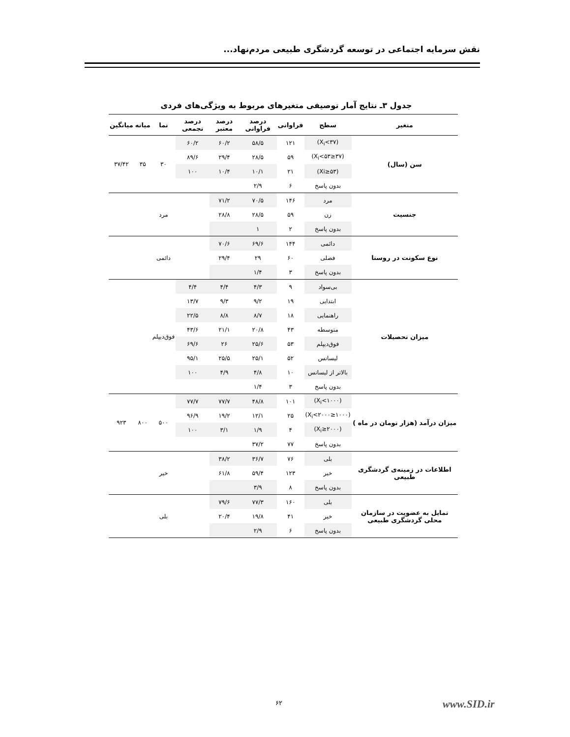نقش سرمایه اجتماعی در توسعه گردشگری طبیعی مردم‌نهاد...
جدول ۳ـ نتایج آمار توصیفی متغیرهای مربوط به ویژگی‌های فردی
| متغیر | سطح | فراوانی | درصد فراوانی | درصد معتبر | درصد تجمعی | نما | میانه | میانگین |
| --- | --- | --- | --- | --- | --- | --- | --- | --- |
| سن (سال) | (X<sub>i</sub><۳۷) | ۱۲۱ | ۵۸/۵ | ۶۰/۲ | ۶۰/۲ | ۳۰ | ۳۵ | ۳۷/۴۲ |
| | (۳۷≤X<sub>i</sub><۵۳) | ۵۹ | ۲۸/۵ | ۲۹/۴ | ۸۹/۶ | | | |
| | (۵۳≤Xi) | ۲۱ | ۱۰/۱ | ۱۰/۴ | ۱۰۰ | | | |
| | بدون پاسخ | ۶ | ۲/۹ | | | | | |
| جنسیت | مرد | ۱۴۶ | ۷۰/۵ | ۷۱/۲ | | مرد | | |
| | زن | ۵۹ | ۲۸/۵ | ۲۸/۸ | | | | |
| | بدون پاسخ | ۲ | ۱ | | | | | |
| نوع سکونت در روستا | دائمی | ۱۴۴ | ۶۹/۶ | ۷۰/۶ | | دائمی | | |
| | فصلی | ۶۰ | ۲۹ | ۲۹/۴ | | | | |
| | بدون پاسخ | ۳ | ۱/۴ | | | | | |
| میزان تحصیلات | بی‌سواد | ۹ | ۴/۳ | ۴/۴ | ۴/۴ | فوق‌دیپلم | | |
| | ابتدایی | ۱۹ | ۹/۲ | ۹/۳ | ۱۳/۷ | | | |
| | راهنمایی | ۱۸ | ۸/۷ | ۸/۸ | ۲۲/۵ | | | |
| | متوسطه | ۴۳ | ۲۰/۸ | ۲۱/۱ | ۴۳/۶ | | | |
| | فوق‌دیپلم | ۵۳ | ۲۵/۶ | ۲۶ | ۶۹/۶ | | | |
| | لیسانس | ۵۲ | ۲۵/۱ | ۲۵/۵ | ۹۵/۱ | | | |
| | بالاتر از لیسانس | ۱۰ | ۴/۸ | ۴/۹ | ۱۰۰ | | | |
| | بدون پاسخ | ۳ | ۱/۴ | | | | | |
| میزان درآمد (هزار تومان در ماه ) | (X<sub>i</sub><۱۰۰۰) | ۱۰۱ | ۴۸/۸ | ۷۷/۷ | ۷۷/۷ | ۵۰۰ | ۸۰۰ | ۹۲۳ |
| | (۱۰۰۰≤X<sub>i</sub><۲۰۰۰) | ۲۵ | ۱۲/۱ | ۱۹/۲ | ۹۶/۹ | | | |
| | (۲۰۰۰≤X<sub>i</sub>) | ۴ | ۱/۹ | ۳/۱ | ۱۰۰ | | | |
| | بدون پاسخ | ۷۷ | ۳۷/۲ | | | | | |
| اطلاعات در زمینه‌ی گردشگری طبیعی | بلی | ۷۶ | ۳۶/۷ | ۳۸/۲ | | خیر | | |
| | خیر | ۱۲۳ | ۵۹/۴ | ۶۱/۸ | | | | |
| | بدون پاسخ | ۸ | ۳/۹ | | | | | |
| تمایل به عضویت در سازمان محلی گردشگری طبیعی | بلی | ۱۶۰ | ۷۷/۳ | ۷۹/۶ | | بلی | | |
| | خیر | ۴۱ | ۱۹/۸ | ۲۰/۴ | | | | |
| | بدون پاسخ | ۶ | ۲/۹ | | | | | |
۶۲ www.SID.ir